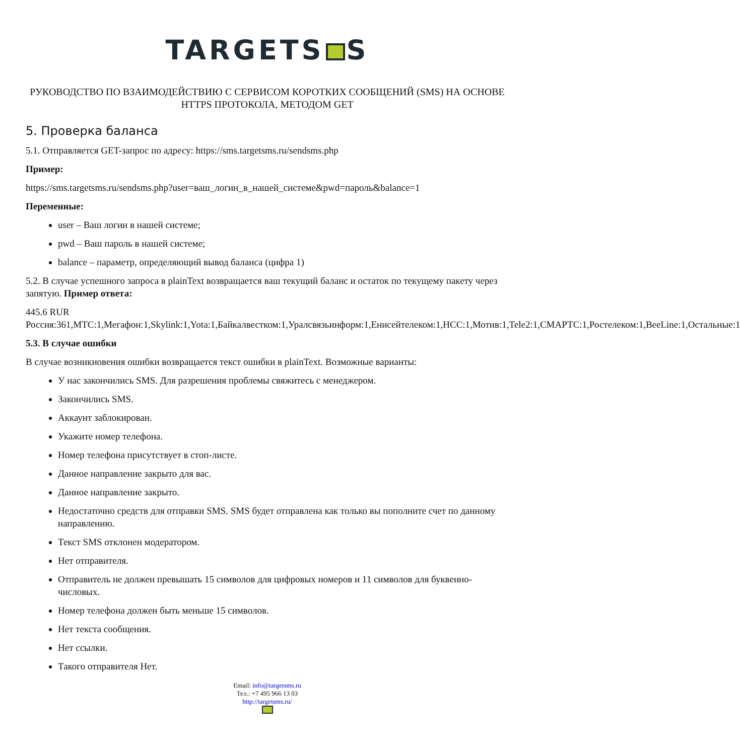TARGETS S
РУКОВОДСТВО ПО ВЗАИМОДЕЙСТВИЮ С СЕРВИСОМ КОРОТКИХ СООБЩЕНИЙ (SMS) НА ОСНОВЕ HTTPS ПРОТОКОЛА, МЕТОДОМ GET
5. Проверка баланса
5.1. Отправляется GET-запрос по адресу: https://sms.targetsms.ru/sendsms.php
Пример:
https://sms.targetsms.ru/sendsms.php?user=ваш_логин_в_нашей_системе&pwd=пароль&balance=1
Переменные:
user – Ваш логин в нашей системе;
pwd – Ваш пароль в нашей системе;
balance – параметр, определяющий вывод баланса (цифра 1)
5.2. В случае успешного запроса в plainText возвращается ваш текущий баланс и остаток по текущему пакету через запятую. Пример ответа:
445.6 RUR
Россия:361,МТС:1,Мегафон:1,Skylink:1,Yota:1,Байкалвестком:1,Уралсвязьинформ:1,Енисейтелеком:1,НСС:1,Мотив:1,Tele2:1,СМАРТС:1,Ростелеком:1,BeeLine:1,Остальные:1
5.3. В случае ошибки
В случае возникновения ошибки возвращается текст ошибки в plainText. Возможные варианты:
У нас закончились SMS. Для разрешения проблемы свяжитесь с менеджером.
Закончились SMS.
Аккаунт заблокирован.
Укажите номер телефона.
Номер телефона присутствует в стоп-листе.
Данное направление закрыто для вас.
Данное направление закрыто.
Недостаточно средств для отправки SMS. SMS будет отправлена как только вы пополните счет по данному направлению.
Текст SMS отклонен модератором.
Нет отправителя.
Отправитель не должен превышать 15 символов для цифровых номеров и 11 символов для буквенно-числовых.
Номер телефона должен быть меньше 15 символов.
Нет текста сообщения.
Нет ссылки.
Такого отправителя Нет.
Email: info@targetsms.ru
Тел.: +7 495 966 13 03
http://targetsms.ru/